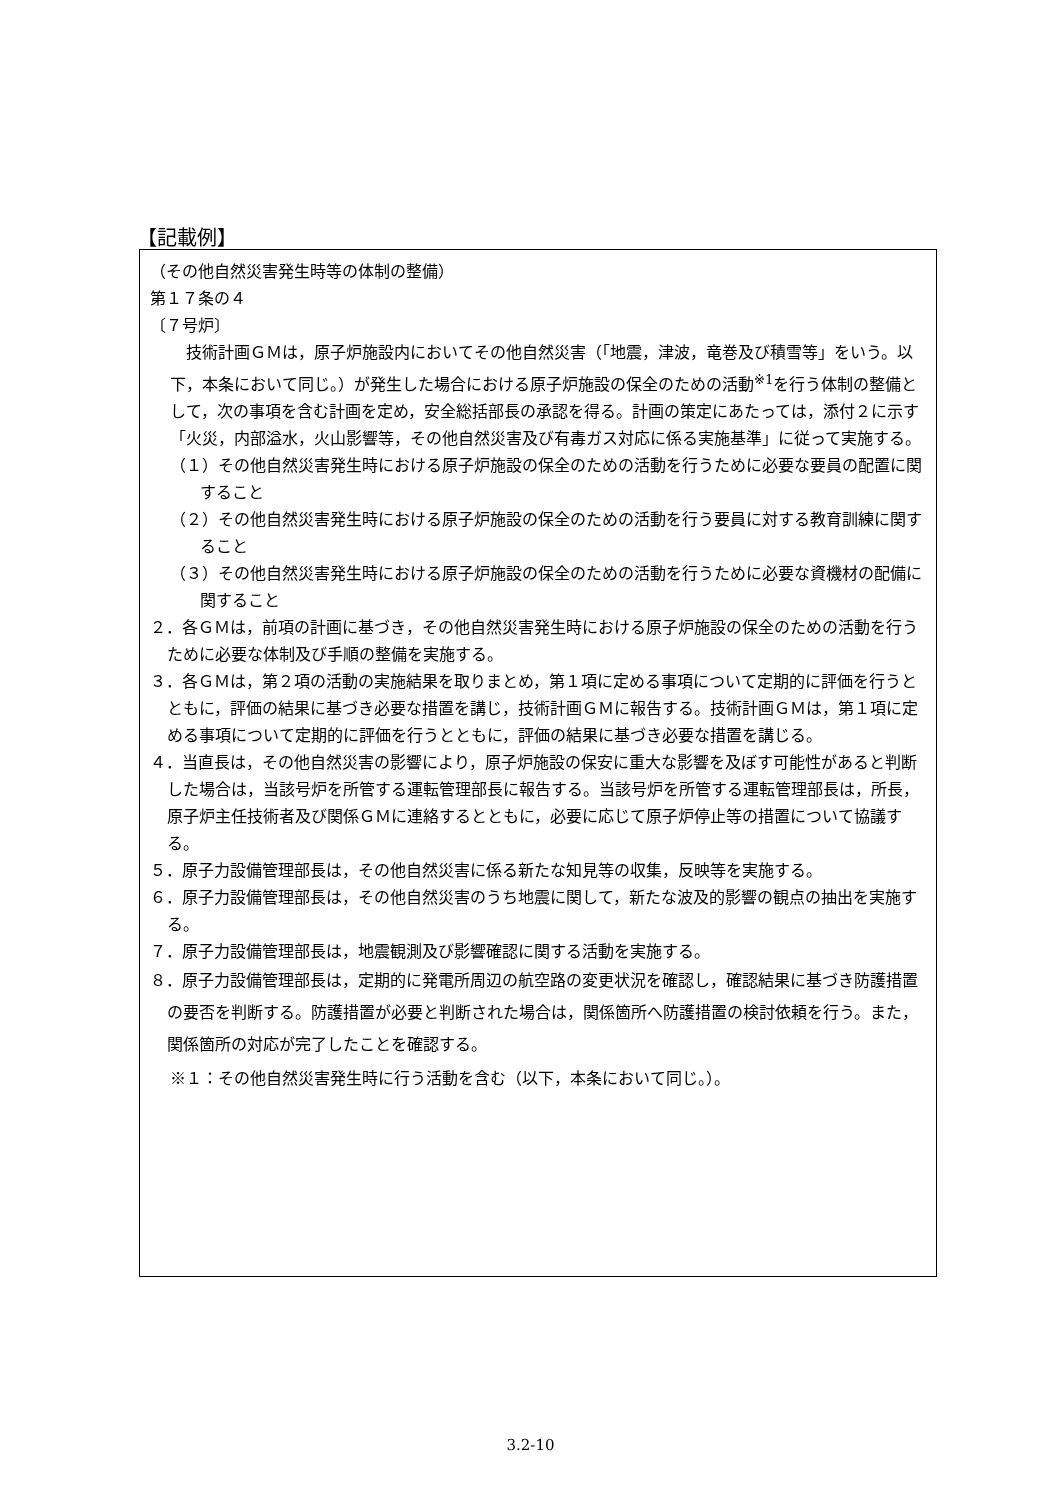【記載例】
（その他自然災害発生時等の体制の整備）
第１７条の４
〔７号炉〕
　技術計画ＧＭは，原子炉施設内においてその他自然災害（「地震，津波，竜巻及び積雪等」をいう。以下，本条において同じ。）が発生した場合における原子炉施設の保全のための活動<sup>※1</sup>を行う体制の整備として，次の事項を含む計画を定め，安全総括部長の承認を得る。計画の策定にあたっては，添付２に示す「火災，内部溢水，火山影響等，その他自然災害及び有毒ガス対応に係る実施基準」に従って実施する。
（１）その他自然災害発生時における原子炉施設の保全のための活動を行うために必要な要員の配置に関すること
（２）その他自然災害発生時における原子炉施設の保全のための活動を行う要員に対する教育訓練に関すること
（３）その他自然災害発生時における原子炉施設の保全のための活動を行うために必要な資機材の配備に関すること
２．各ＧＭは，前項の計画に基づき，その他自然災害発生時における原子炉施設の保全のための活動を行うために必要な体制及び手順の整備を実施する。
３．各ＧＭは，第２項の活動の実施結果を取りまとめ，第１項に定める事項について定期的に評価を行うとともに，評価の結果に基づき必要な措置を講じ，技術計画ＧＭに報告する。技術計画ＧＭは，第１項に定める事項について定期的に評価を行うとともに，評価の結果に基づき必要な措置を講じる。
４．当直長は，その他自然災害の影響により，原子炉施設の保安に重大な影響を及ぼす可能性があると判断した場合は，当該号炉を所管する運転管理部長に報告する。当該号炉を所管する運転管理部長は，所長，原子炉主任技術者及び関係ＧＭに連絡するとともに，必要に応じて原子炉停止等の措置について協議する。
５．原子力設備管理部長は，その他自然災害に係る新たな知見等の収集，反映等を実施する。
６．原子力設備管理部長は，その他自然災害のうち地震に関して，新たな波及的影響の観点の抽出を実施する。
７．原子力設備管理部長は，地震観測及び影響確認に関する活動を実施する。
８．原子力設備管理部長は，定期的に発電所周辺の航空路の変更状況を確認し，確認結果に基づき防護措置の要否を判断する。防護措置が必要と判断された場合は，関係箇所へ防護措置の検討依頼を行う。また，関係箇所の対応が完了したことを確認する。
※１：その他自然災害発生時に行う活動を含む（以下，本条において同じ。）。
3.2-10